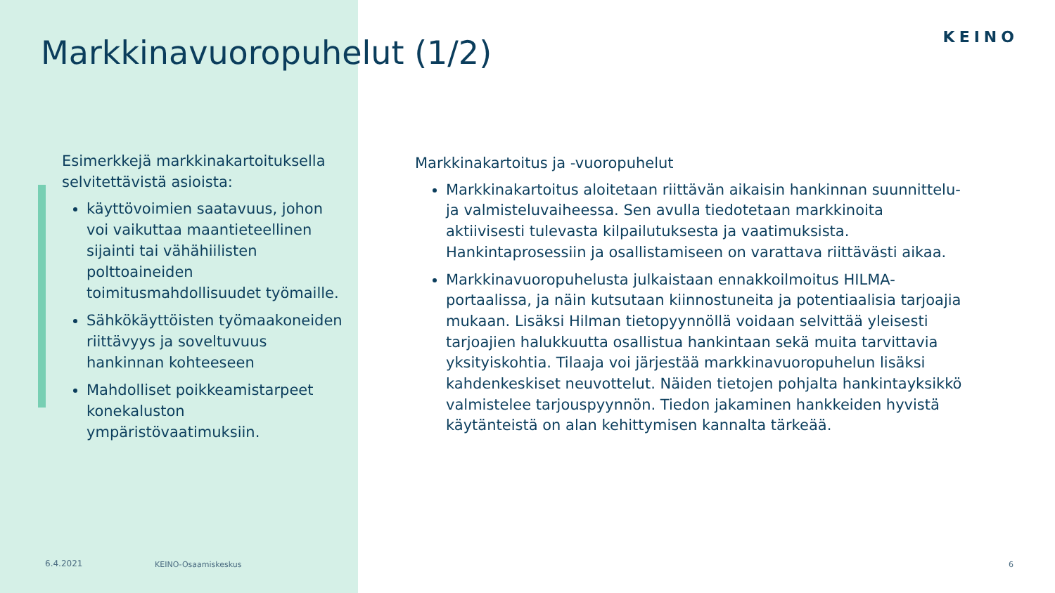KEINO
Markkinavuoropuhelut (1/2)
Esimerkkejä markkinakartoituksella selvitettävistä asioista:
käyttövoimien saatavuus, johon voi vaikuttaa maantieteellinen sijainti tai vähähiilisten polttoaineiden toimitusmahdollisuudet työmaille.
Sähkökäyttöisten työmaakoneiden riittävyys ja soveltuvuus hankinnan kohteeseen
Mahdolliset poikkeamistarpeet konekaluston ympäristövaatimuksiin.
Markkinakartoitus ja -vuoropuhelut
Markkinakartoitus aloitetaan riittävän aikaisin hankinnan suunnittelu- ja valmisteluvaiheessa. Sen avulla tiedotetaan markkinoita aktiivisesti tulevasta kilpailutuksesta ja vaatimuksista. Hankintaprosessiin ja osallistamiseen on varattava riittävästi aikaa.
Markkinavuoropuhelusta julkaistaan ennakkoilmoitus HILMA-portaalissa, ja näin kutsutaan kiinnostuneita ja potentiaalisia tarjoajia mukaan. Lisäksi Hilman tietopyynnöllä voidaan selvittää yleisesti tarjoajien halukkuutta osallistua hankintaan sekä muita tarvittavia yksityiskohtia. Tilaaja voi järjestää markkinavuoropuhelun lisäksi kahdenkeskiset neuvottelut. Näiden tietojen pohjalta hankintayksikkö valmistelee tarjouspyynnön. Tiedon jakaminen hankkeiden hyvistä käytänteistä on alan kehittymisen kannalta tärkeää.
6.4.2021 KEINO-Osaamiskeskus 6